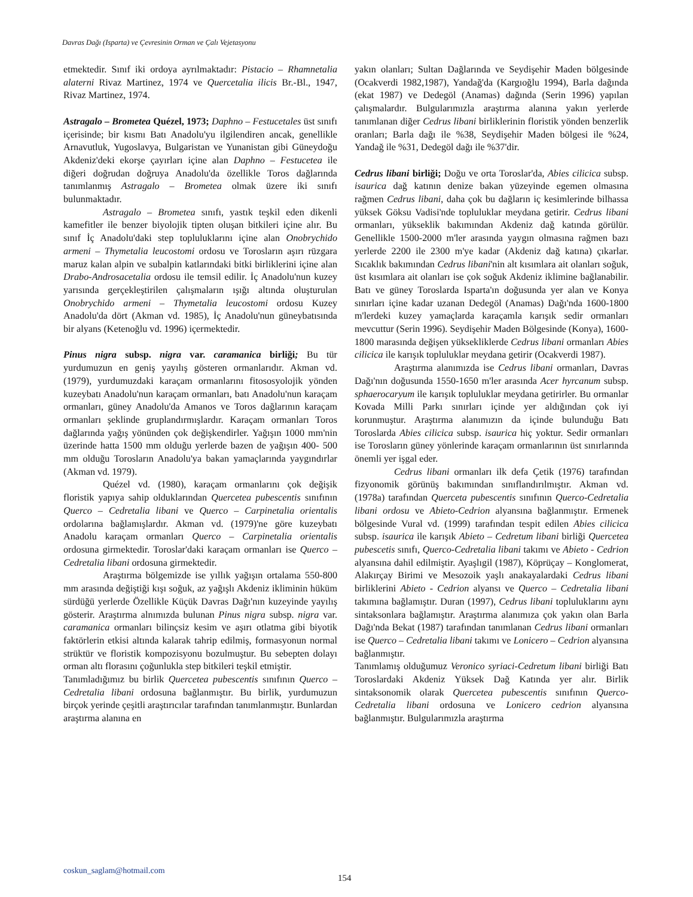Davras Dağı (Isparta) ve Çevresinin Orman ve Çalı Vejetasyonu
etmektedir. Sınıf iki ordoya ayrılmaktadır: Pistacio – Rhamnetalia alaterni Rivaz Martinez, 1974 ve Quercetalia ilicis Br.-Bl., 1947, Rivaz Martinez, 1974.
Astragalo – Brometea Quézel, 1973; Daphno – Festucetales üst sınıfı içerisinde; bir kısmı Batı Anadolu'yu ilgilendiren ancak, genellikle Arnavutluk, Yugoslavya, Bulgaristan ve Yunanistan gibi Güneydoğu Akdeniz'deki ekorşe çayırları içine alan Daphno – Festucetea ile diğeri doğrudan doğruya Anadolu'da özellikle Toros dağlarında tanımlanmış Astragalo – Brometea olmak üzere iki sınıfı bulunmaktadır.
Astragalo – Brometea sınıfı, yastık teşkil eden dikenli kamefitler ile benzer biyolojik tipten oluşan bitkileri içine alır. Bu sınıf İç Anadolu'daki step topluluklarını içine alan Onobrychido armeni – Thymetalia leucostomi ordosu ve Torosların aşırı rüzgara maruz kalan alpin ve subalpin katlarındaki bitki birliklerini içine alan Drabo-Androsacetalia ordosu ile temsil edilir. İç Anadolu'nun kuzey yarısında gerçekleştirilen çalışmaların ışığı altında oluşturulan Onobrychido armeni – Thymetalia leucostomi ordosu Kuzey Anadolu'da dört (Akman vd. 1985), İç Anadolu'nun güneybatısında bir alyans (Ketenoğlu vd. 1996) içermektedir.
Pinus nigra subsp. nigra var. caramanica birliği; Bu tür yurdumuzun en geniş yayılış gösteren ormanlarıdır. Akman vd. (1979), yurdumuzdaki karaçam ormanlarını fitososyolojik yönden kuzeybatı Anadolu'nun karaçam ormanları, batı Anadolu'nun karaçam ormanları, güney Anadolu'da Amanos ve Toros dağlarının karaçam ormanları şeklinde gruplandırmışlardır. Karaçam ormanları Toros dağlarında yağış yönünden çok değişkendirler. Yağışın 1000 mm'nin üzerinde hatta 1500 mm olduğu yerlerde bazen de yağışın 400- 500 mm olduğu Torosların Anadolu'ya bakan yamaçlarında yaygındırlar (Akman vd. 1979).
Quézel vd. (1980), karaçam ormanlarını çok değişik floristik yapıya sahip olduklarından Quercetea pubescentis sınıfının Querco – Cedretalia libani ve Querco – Carpinetalia orientalis ordolarına bağlamışlardır. Akman vd. (1979)'ne göre kuzeybatı Anadolu karaçam ormanları Querco – Carpinetalia orientalis ordosuna girmektedir. Toroslar'daki karaçam ormanları ise Querco – Cedretalia libani ordosuna girmektedir.
Araştırma bölgemizde ise yıllık yağışın ortalama 550-800 mm arasında değiştiği kışı soğuk, az yağışlı Akdeniz ikliminin hüküm sürdüğü yerlerde Özellikle Küçük Davras Dağı'nın kuzeyinde yayılış gösterir. Araştırma alnımızda bulunan Pinus nigra subsp. nigra var. caramanica ormanları bilinçsiz kesim ve aşırı otlatma gibi biyotik faktörlerin etkisi altında kalarak tahrip edilmiş, formasyonun normal strüktür ve floristik kompozisyonu bozulmuştur. Bu sebepten dolayı orman altı florasını çoğunlukla step bitkileri teşkil etmiştir.
Tanımladığımız bu birlik Quercetea pubescentis sınıfının Querco – Cedretalia libani ordosuna bağlanmıştır. Bu birlik, yurdumuzun birçok yerinde çeşitli araştırıcılar tarafından tanımlanmıştır. Bunlardan araştırma alanına en
yakın olanları; Sultan Dağlarında ve Seydişehir Maden bölgesinde (Ocakverdi 1982,1987), Yandağ'da (Kargıoğlu 1994), Barla dağında (ekat 1987) ve Dedegöl (Anamas) dağında (Serin 1996) yapılan çalışmalardır. Bulgularımızla araştırma alanına yakın yerlerde tanımlanan diğer Cedrus libani birliklerinin floristik yönden benzerlik oranları; Barla dağı ile %38, Seydişehir Maden bölgesi ile %24, Yandağ ile %31, Dedegöl dağı ile %37'dir.
Cedrus libani birliği; Doğu ve orta Toroslar'da, Abies cilicica subsp. isaurica dağ katının denize bakan yüzeyinde egemen olmasına rağmen Cedrus libani, daha çok bu dağların iç kesimlerinde bilhassa yüksek Göksu Vadisi'nde topluluklar meydana getirir. Cedrus libani ormanları, yükseklik bakımından Akdeniz dağ katında görülür. Genellikle 1500-2000 m'ler arasında yaygın olmasına rağmen bazı yerlerde 2200 ile 2300 m'ye kadar (Akdeniz dağ katına) çıkarlar. Sıcaklık bakımından Cedrus libani'nin alt kısımlara ait olanları soğuk, üst kısımlara ait olanları ise çok soğuk Akdeniz iklimine bağlanabilir. Batı ve güney Toroslarda Isparta'ın doğusunda yer alan ve Konya sınırları içine kadar uzanan Dedegöl (Anamas) Dağı'nda 1600-1800 m'lerdeki kuzey yamaçlarda karaçamla karışık sedir ormanları mevcuttur (Serin 1996). Seydişehir Maden Bölgesinde (Konya), 1600-1800 marasında değişen yüksekliklerde Cedrus libani ormanları Abies cilicica ile karışık topluluklar meydana getirir (Ocakverdi 1987).
Araştırma alanımızda ise Cedrus libani ormanları, Davras Dağı'nın doğusunda 1550-1650 m'ler arasında Acer hyrcanum subsp. sphaerocaryum ile karışık topluluklar meydana getirirler. Bu ormanlar Kovada Milli Parkı sınırları içinde yer aldığından çok iyi korunmuştur. Araştırma alanımızın da içinde bulunduğu Batı Toroslarda Abies cilicica subsp. isaurica hiç yoktur. Sedir ormanları ise Torosların güney yönlerinde karaçam ormanlarının üst sınırlarında önemli yer işgal eder.
Cedrus libani ormanları ilk defa Çetik (1976) tarafından fizyonomik görünüş bakımından sınıflandırılmıştır. Akman vd. (1978a) tarafından Querceta pubescentis sınıfının Querco-Cedretalia libani ordosu ve Abieto-Cedrion alyansına bağlanmıştır. Ermenek bölgesinde Vural vd. (1999) tarafından tespit edilen Abies cilicica subsp. isaurica ile karışık Abieto – Cedretum libani birliği Quercetea pubescetis sınıfı, Querco-Cedretalia libani takımı ve Abieto - Cedrion alyansına dahil edilmiştir. Ayaşlıgil (1987), Köprüçay – Konglomerat, Alakırçay Birimi ve Mesozoik yaşlı anakayalardaki Cedrus libani birliklerini Abieto - Cedrion alyansı ve Querco – Cedretalia libani takımına bağlamıştır. Duran (1997), Cedrus libani topluluklarını aynı sintaksonlara bağlamıştır. Araştırma alanımıza çok yakın olan Barla Dağı'nda Bekat (1987) tarafından tanımlanan Cedrus libani ormanları ise Querco – Cedretalia libani takımı ve Lonicero – Cedrion alyansına bağlanmıştır.
Tanımlamış olduğumuz Veronico syriaci-Cedretum libani birliği Batı Toroslardaki Akdeniz Yüksek Dağ Katında yer alır. Birlik sintaksonomik olarak Quercetea pubescentis sınıfının Querco-Cedretalia libani ordosuna ve Lonicero cedrion alyansına bağlanmıştır. Bulgularımızla araştırma
coskun_saglam@hotmail.com
154